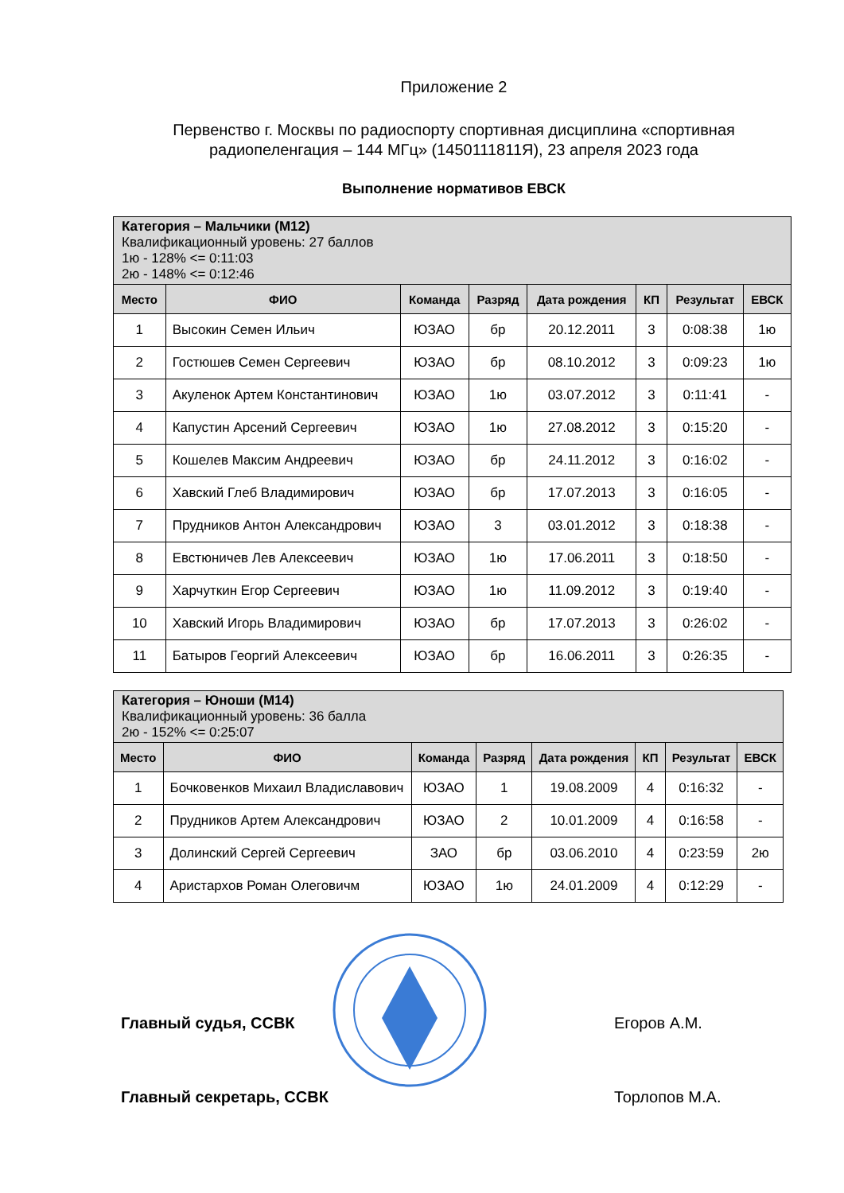Приложение 2
Первенство г. Москвы по радиоспорту спортивная дисциплина «спортивная радиопеленгация – 144 МГц» (1450111811Я), 23 апреля 2023 года
Выполнение нормативов ЕВСК
| Категория – Мальчики (М12) Квалификационный уровень: 27 баллов 1ю - 128% <= 0:11:03 2ю - 148% <= 0:12:46 | | | | | | | |
| Место | ФИО | Команда | Разряд | Дата рождения | КП | Результат | ЕВСК |
| 1 | Высокин Семен Ильич | ЮЗАО | бр | 20.12.2011 | 3 | 0:08:38 | 1ю |
| 2 | Гостюшев Семен Сергеевич | ЮЗАО | бр | 08.10.2012 | 3 | 0:09:23 | 1ю |
| 3 | Акуленок Артем Константинович | ЮЗАО | 1ю | 03.07.2012 | 3 | 0:11:41 | - |
| 4 | Капустин Арсений Сергеевич | ЮЗАО | 1ю | 27.08.2012 | 3 | 0:15:20 | - |
| 5 | Кошелев Максим Андреевич | ЮЗАО | бр | 24.11.2012 | 3 | 0:16:02 | - |
| 6 | Хавский Глеб Владимирович | ЮЗАО | бр | 17.07.2013 | 3 | 0:16:05 | - |
| 7 | Прудников Антон Александрович | ЮЗАО | 3 | 03.01.2012 | 3 | 0:18:38 | - |
| 8 | Евстюничев Лев Алексеевич | ЮЗАО | 1ю | 17.06.2011 | 3 | 0:18:50 | - |
| 9 | Харчуткин Егор Сергеевич | ЮЗАО | 1ю | 11.09.2012 | 3 | 0:19:40 | - |
| 10 | Хавский Игорь Владимирович | ЮЗАО | бр | 17.07.2013 | 3 | 0:26:02 | - |
| 11 | Батыров Георгий Алексеевич | ЮЗАО | бр | 16.06.2011 | 3 | 0:26:35 | - |
| Категория – Юноши (М14) Квалификационный уровень: 36 балла 2ю - 152% <= 0:25:07 | | | | | | | |
| Место | ФИО | Команда | Разряд | Дата рождения | КП | Результат | ЕВСК |
| 1 | Бочковенков Михаил Владиславович | ЮЗАО | 1 | 19.08.2009 | 4 | 0:16:32 | - |
| 2 | Прудников Артем Александрович | ЮЗАО | 2 | 10.01.2009 | 4 | 0:16:58 | - |
| 3 | Долинский Сергей Сергеевич | ЗАО | бр | 03.06.2010 | 4 | 0:23:59 | 2ю |
| 4 | Аристархов Роман Олеговичм | ЮЗАО | 1ю | 24.01.2009 | 4 | 0:12:29 | - |
Главный судья, ССВК Егоров А.М.
Главный секретарь, ССВК Торлопов М.А.